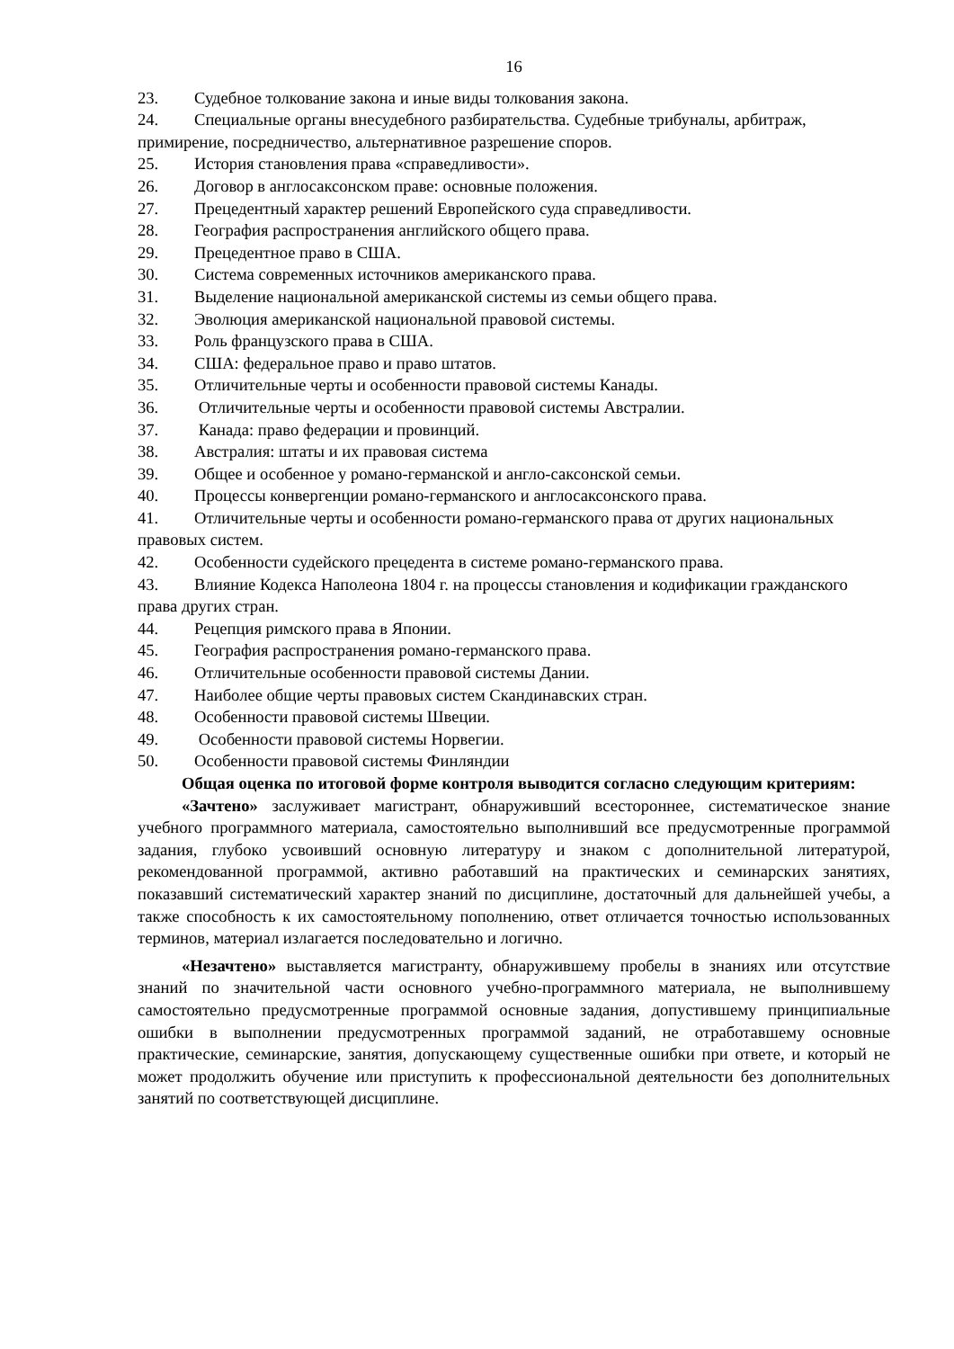16
23. Судебное толкование закона и иные виды толкования закона.
24. Специальные органы внесудебного разбирательства. Судебные трибуналы, арбитраж, примирение, посредничество, альтернативное разрешение споров.
25. История становления права «справедливости».
26. Договор в англосаксонском праве: основные положения.
27. Прецедентный характер решений Европейского суда справедливости.
28. География распространения английского общего права.
29. Прецедентное право в США.
30. Система современных источников американского права.
31. Выделение национальной американской системы из семьи общего права.
32. Эволюция американской национальной правовой системы.
33. Роль французского права в США.
34. США: федеральное право и право штатов.
35. Отличительные черты и особенности правовой системы Канады.
36. Отличительные черты и особенности правовой системы Австралии.
37. Канада: право федерации и провинций.
38. Австралия: штаты и их правовая система
39. Общее и особенное у романо-германской и англо-саксонской семьи.
40. Процессы конвергенции романо-германского и англосаксонского права.
41. Отличительные черты и особенности романо-германского права от других национальных правовых систем.
42. Особенности судейского прецедента в системе романо-германского права.
43. Влияние Кодекса Наполеона 1804 г. на процессы становления и кодификации гражданского права других стран.
44. Рецепция римского права в Японии.
45. География распространения романо-германского права.
46. Отличительные особенности правовой системы Дании.
47. Наиболее общие черты правовых систем Скандинавских стран.
48. Особенности правовой системы Швеции.
49. Особенности правовой системы Норвегии.
50. Особенности правовой системы Финляндии
Общая оценка по итоговой форме контроля выводится согласно следующим критериям:
«Зачтено» заслуживает магистрант, обнаруживший всестороннее, систематическое знание учебного программного материала, самостоятельно выполнивший все предусмотренные программой задания, глубоко усвоивший основную литературу и знаком с дополнительной литературой, рекомендованной программой, активно работавший на практических и семинарских занятиях, показавший систематический характер знаний по дисциплине, достаточный для дальнейшей учебы, а также способность к их самостоятельному пополнению, ответ отличается точностью использованных терминов, материал излагается последовательно и логично.
«Незачтено» выставляется магистранту, обнаружившему пробелы в знаниях или отсутствие знаний по значительной части основного учебно-программного материала, не выполнившему самостоятельно предусмотренные программой основные задания, допустившему принципиальные ошибки в выполнении предусмотренных программой заданий, не отработавшему основные практические, семинарские, занятия, допускающему существенные ошибки при ответе, и который не может продолжить обучение или приступить к профессиональной деятельности без дополнительных занятий по соответствующей дисциплине.